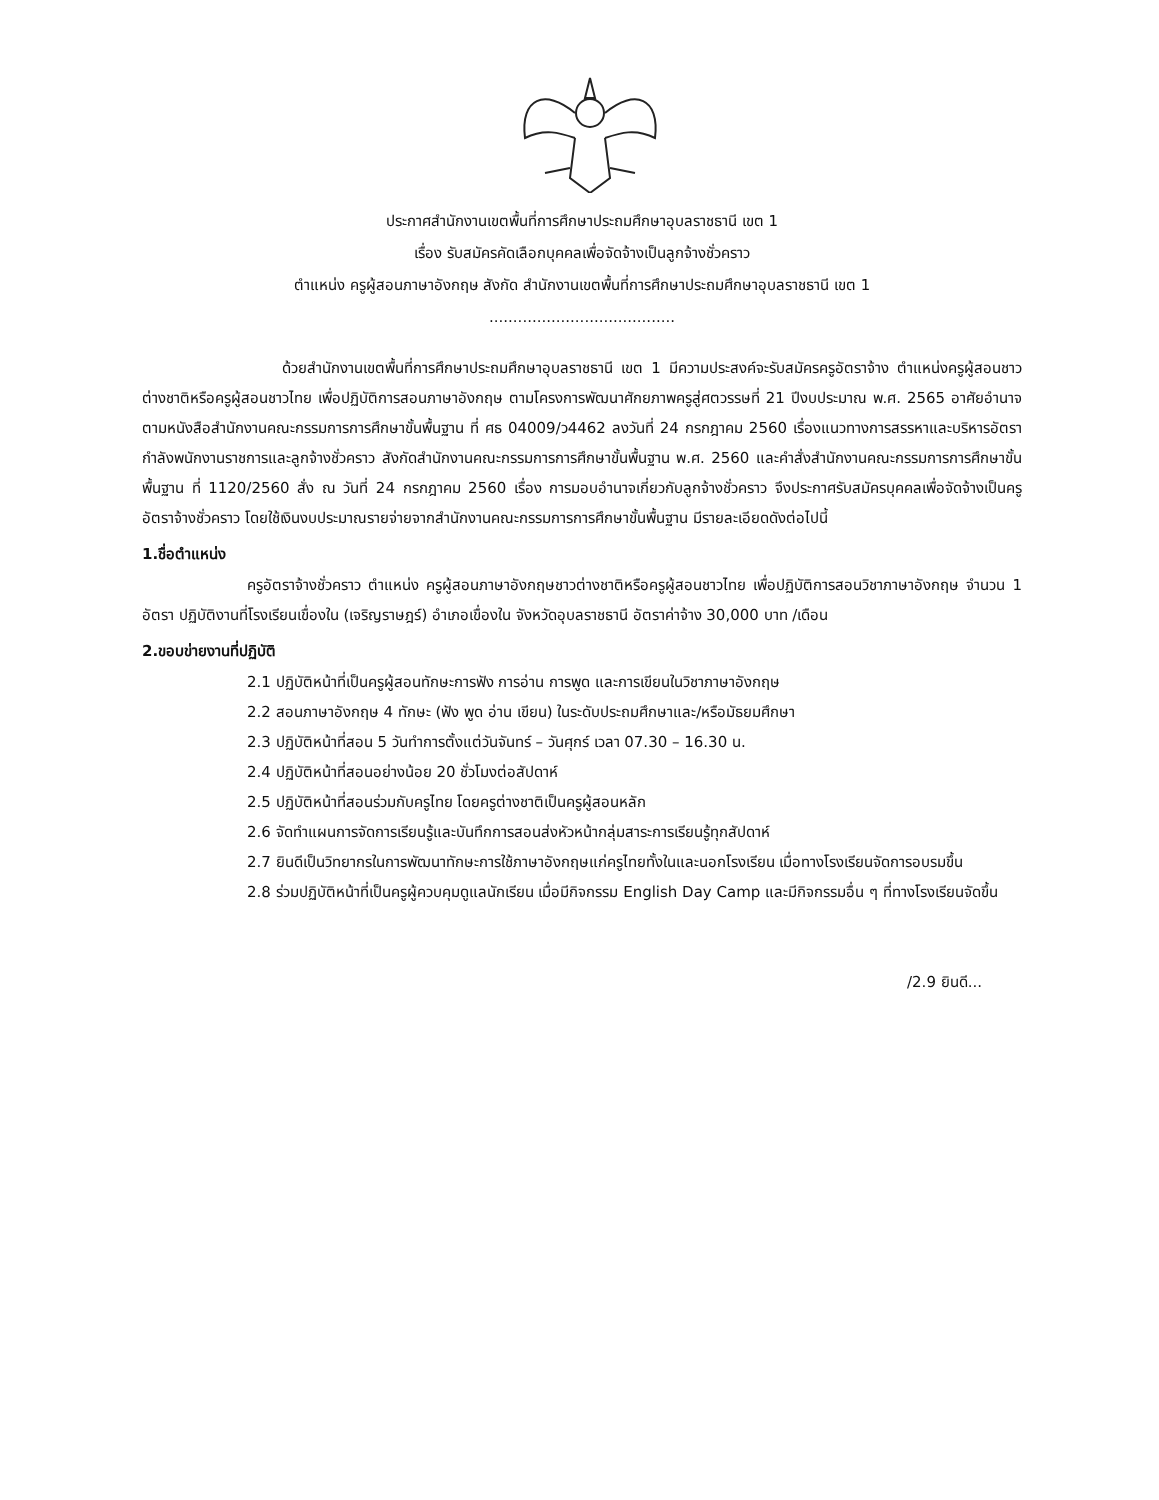ประกาศสำนักงานเขตพื้นที่การศึกษาประถมศึกษาอุบลราชธานี เขต 1
เรื่อง รับสมัครคัดเลือกบุคคลเพื่อจัดจ้างเป็นลูกจ้างชั่วคราว
ตำแหน่ง ครูผู้สอนภาษาอังกฤษ สังกัด สำนักงานเขตพื้นที่การศึกษาประถมศึกษาอุบลราชธานี เขต 1
.......................................
ด้วยสำนักงานเขตพื้นที่การศึกษาประถมศึกษาอุบลราชธานี เขต 1 มีความประสงค์จะรับสมัครครูอัตราจ้าง ตำแหน่งครูผู้สอนชาวต่างชาติหรือครูผู้สอนชาวไทย เพื่อปฏิบัติการสอนภาษาอังกฤษ ตามโครงการพัฒนาศักยภาพครูสู่ศตวรรษที่ 21 ปีงบประมาณ พ.ศ. 2565 อาศัยอำนาจตามหนังสือสำนักงานคณะกรรมการการศึกษาขั้นพื้นฐาน ที่ ศธ 04009/ว4462 ลงวันที่ 24 กรกฎาคม 2560 เรื่องแนวทางการสรรหาและบริหารอัตรากำลังพนักงานราชการและลูกจ้างชั่วคราว สังกัดสำนักงานคณะกรรมการการศึกษาขั้นพื้นฐาน พ.ศ. 2560 และคำสั่งสำนักงานคณะกรรมการการศึกษาขั้นพื้นฐาน ที่ 1120/2560 สั่ง ณ วันที่ 24 กรกฎาคม 2560 เรื่อง การมอบอำนาจเกี่ยวกับลูกจ้างชั่วคราว จึงประกาศรับสมัครบุคคลเพื่อจัดจ้างเป็นครูอัตราจ้างชั่วคราว โดยใช้เงินงบประมาณรายจ่ายจากสำนักงานคณะกรรมการการศึกษาขั้นพื้นฐาน มีรายละเอียดดังต่อไปนี้
1.ชื่อตำแหน่ง
ครูอัตราจ้างชั่วคราว ตำแหน่ง ครูผู้สอนภาษาอังกฤษชาวต่างชาติหรือครูผู้สอนชาวไทย เพื่อปฏิบัติการสอนวิชาภาษาอังกฤษ จำนวน 1 อัตรา ปฏิบัติงานที่โรงเรียนเขื่องใน (เจริญราษฎร์) อำเภอเขื่องใน จังหวัดอุบลราชธานี อัตราค่าจ้าง 30,000 บาท /เดือน
2.ขอบข่ายงานที่ปฏิบัติ
2.1 ปฏิบัติหน้าที่เป็นครูผู้สอนทักษะการฟัง การอ่าน การพูด และการเขียนในวิชาภาษาอังกฤษ
2.2 สอนภาษาอังกฤษ 4 ทักษะ (ฟัง พูด อ่าน เขียน) ในระดับประถมศึกษาและ/หรือมัธยมศึกษา
2.3 ปฏิบัติหน้าที่สอน 5 วันทำการตั้งแต่วันจันทร์ – วันศุกร์ เวลา 07.30 – 16.30 น.
2.4 ปฏิบัติหน้าที่สอนอย่างน้อย 20 ชั่วโมงต่อสัปดาห์
2.5 ปฏิบัติหน้าที่สอนร่วมกับครูไทย โดยครูต่างชาติเป็นครูผู้สอนหลัก
2.6 จัดทำแผนการจัดการเรียนรู้และบันทึกการสอนส่งหัวหน้ากลุ่มสาระการเรียนรู้ทุกสัปดาห์
2.7 ยินดีเป็นวิทยากรในการพัฒนาทักษะการใช้ภาษาอังกฤษแก่ครูไทยทั้งในและนอกโรงเรียน เมื่อทางโรงเรียนจัดการอบรมขึ้น
2.8 ร่วมปฏิบัติหน้าที่เป็นครูผู้ควบคุมดูแลนักเรียน เมื่อมีกิจกรรม English Day Camp และมีกิจกรรมอื่น ๆ ที่ทางโรงเรียนจัดขึ้น
/2.9 ยินดี...